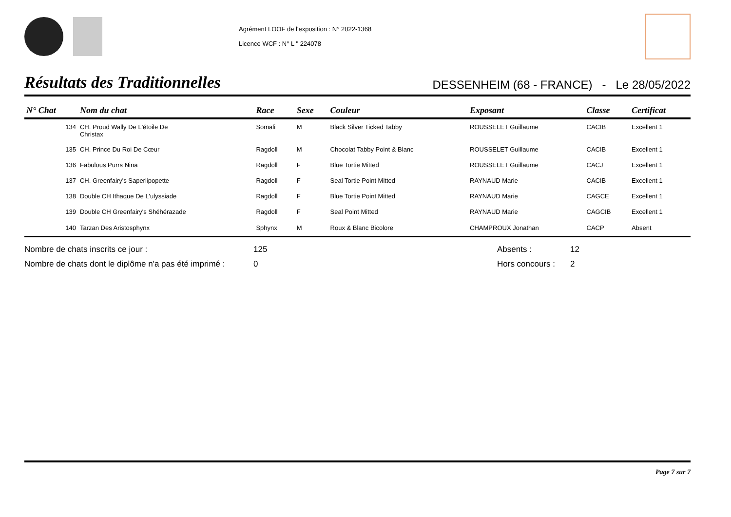Agrément LOOF de l'exposition : N° 2022-1368
Licence WCF : N° L " 224078
Résultats des Traditionnelles
DESSENHEIM (68 - FRANCE) - Le 28/05/2022
| N° Chat | Nom du chat | Race | Sexe | Couleur | Exposant | Classe | Certificat |
| --- | --- | --- | --- | --- | --- | --- | --- |
| 134 | CH. Proud Wally De L'étoile De Christax | Somali | M | Black Silver Ticked Tabby | ROUSSELET Guillaume | CACIB | Excellent 1 |
| 135 | CH. Prince Du Roi De Cœur | Ragdoll | M | Chocolat Tabby Point & Blanc | ROUSSELET Guillaume | CACIB | Excellent 1 |
| 136 | Fabulous Purrs Nina | Ragdoll | F | Blue Tortie Mitted | ROUSSELET Guillaume | CACJ | Excellent 1 |
| 137 | CH. Greenfairy's Saperlipopette | Ragdoll | F | Seal Tortie Point Mitted | RAYNAUD Marie | CACIB | Excellent 1 |
| 138 | Double CH Ithaque De L'ulyssiade | Ragdoll | F | Blue Tortie Point Mitted | RAYNAUD Marie | CAGCE | Excellent 1 |
| 139 | Double CH Greenfairy's Shéhérazade | Ragdoll | F | Seal Point Mitted | RAYNAUD Marie | CAGCIB | Excellent 1 |
| 140 | Tarzan Des Aristosphynx | Sphynx | M | Roux & Blanc Bicolore | CHAMPROUX Jonathan | CACP | Absent |
Nombre de chats inscrits ce jour :
125
Absents :
12
Nombre de chats dont le diplôme n'a pas été imprimé :
0
Hors concours :
2
Page 7 sur 7